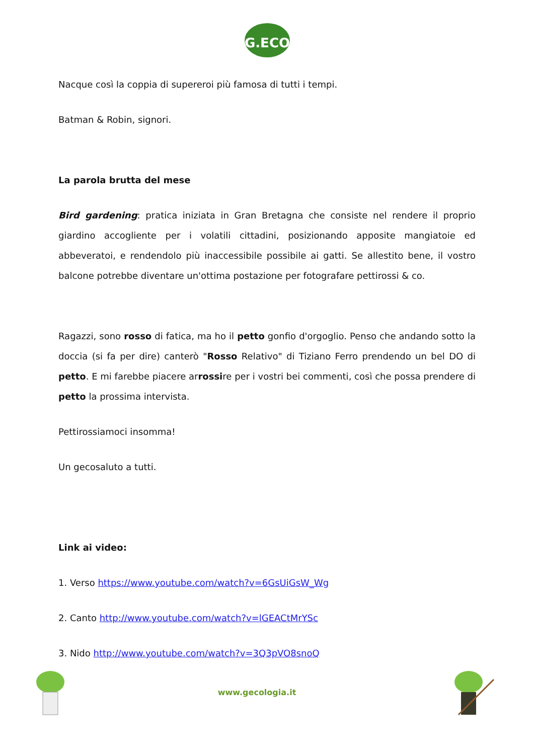G.ECO
Nacque così la coppia di supereroi più famosa di tutti i tempi.
Batman & Robin, signori.
La parola brutta del mese
Bird gardening: pratica iniziata in Gran Bretagna che consiste nel rendere il proprio giardino accogliente per i volatili cittadini, posizionando apposite mangiatoie ed abbeveratoi, e rendendolo più inaccessibile possibile ai gatti. Se allestito bene, il vostro balcone potrebbe diventare un'ottima postazione per fotografare pettirossi & co.
Ragazzi, sono rosso di fatica, ma ho il petto gonfio d'orgoglio. Penso che andando sotto la doccia (si fa per dire) canterò "Rosso Relativo" di Tiziano Ferro prendendo un bel DO di petto. E mi farebbe piacere arrossire per i vostri bei commenti, così che possa prendere di petto la prossima intervista.
Pettirossiamoci insomma!
Un gecosaluto a tutti.
Link ai video:
1. Verso https://www.youtube.com/watch?v=6GsUiGsW_Wg
2. Canto http://www.youtube.com/watch?v=lGEACtMrYSc
3. Nido http://www.youtube.com/watch?v=3Q3pVO8snoQ
www.gecologia.it